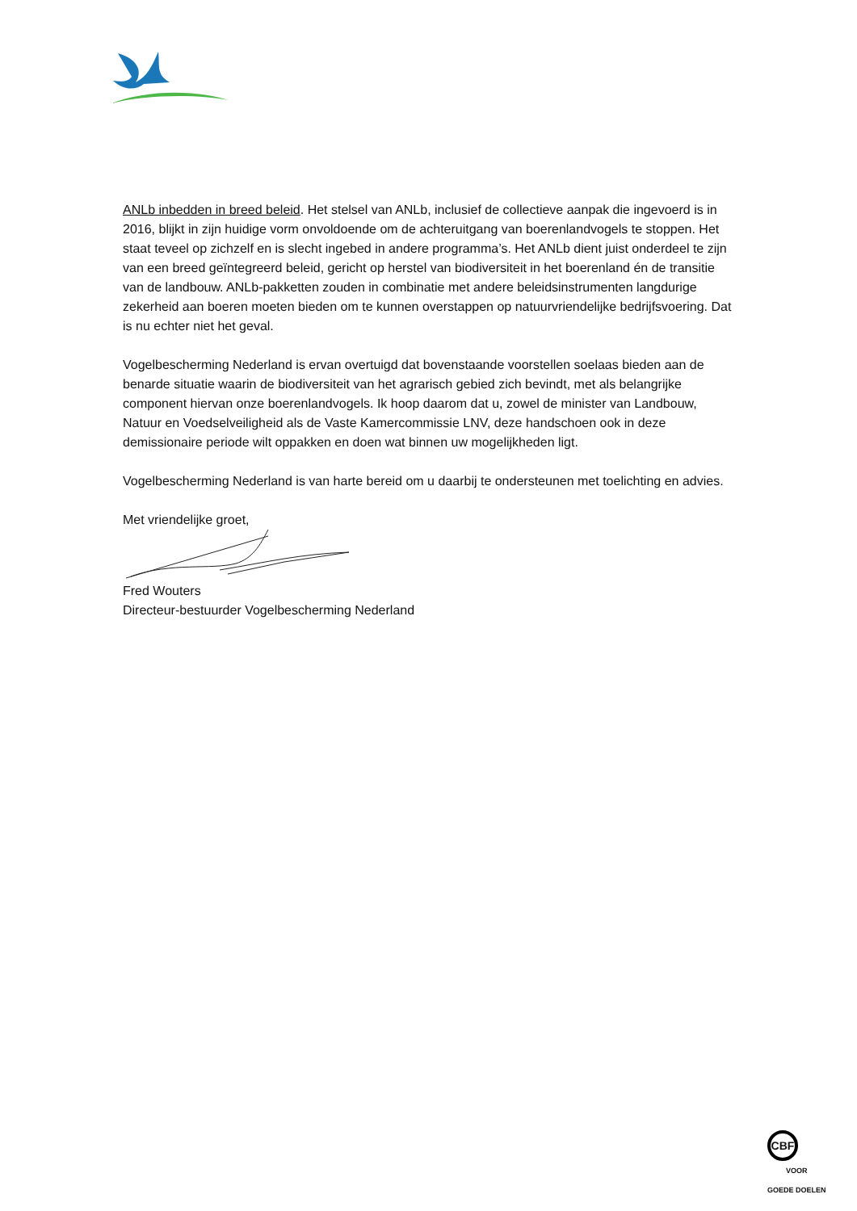ANLb inbedden in breed beleid. Het stelsel van ANLb, inclusief de collectieve aanpak die ingevoerd is in 2016, blijkt in zijn huidige vorm onvoldoende om de achteruitgang van boerenlandvogels te stoppen. Het staat teveel op zichzelf en is slecht ingebed in andere programma’s. Het ANLb dient juist onderdeel te zijn van een breed geïntegreerd beleid, gericht op herstel van biodiversiteit in het boerenland én de transitie van de landbouw. ANLb-pakketten zouden in combinatie met andere beleidsinstrumenten langdurige zekerheid aan boeren moeten bieden om te kunnen overstappen op natuurvriendelijke bedrijfsvoering. Dat is nu echter niet het geval.
Vogelbescherming Nederland is ervan overtuigd dat bovenstaande voorstellen soelaas bieden aan de benarde situatie waarin de biodiversiteit van het agrarisch gebied zich bevindt, met als belangrijke component hiervan onze boerenlandvogels. Ik hoop daarom dat u, zowel de minister van Landbouw, Natuur en Voedselveiligheid als de Vaste Kamercommissie LNV, deze handschoen ook in deze demissionaire periode wilt oppakken en doen wat binnen uw mogelijkheden ligt.
Vogelbescherming Nederland is van harte bereid om u daarbij te ondersteunen met toelichting en advies.
Met vriendelijke groet,
Fred Wouters
Directeur-bestuurder Vogelbescherming Nederland
CBF
VOOR
GOEDE DOELEN